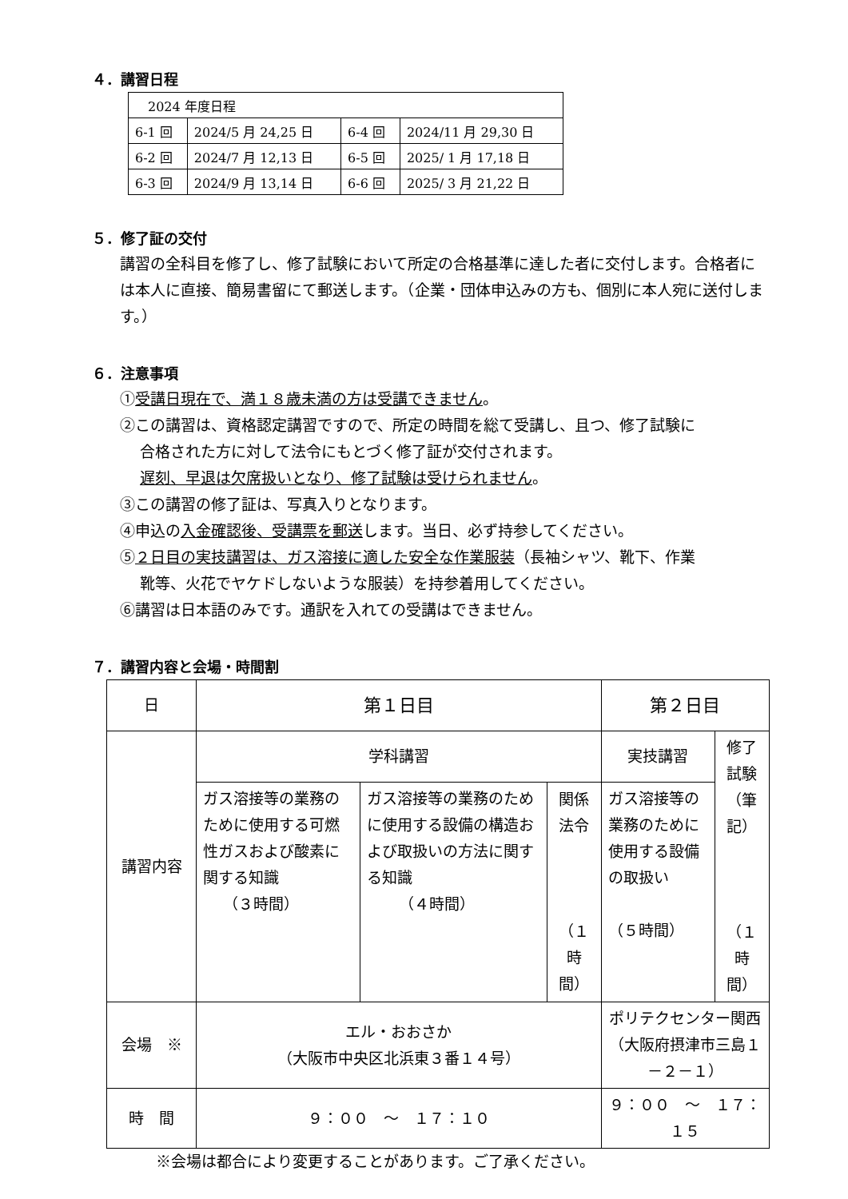４．講習日程
| 2024 年度日程 | | | |
| 6-1 回 | 2024/5 月 24,25 日 | 6-4 回 | 2024/11 月 29,30 日 |
| 6-2 回 | 2024/7 月 12,13 日 | 6-5 回 | 2025/ 1 月 17,18 日 |
| 6-3 回 | 2024/9 月 13,14 日 | 6-6 回 | 2025/ 3 月 21,22 日 |
５．修了証の交付
講習の全科目を修了し、修了試験において所定の合格基準に達した者に交付します。合格者には本人に直接、簡易書留にて郵送します。（企業・団体申込みの方も、個別に本人宛に送付します。）
６．注意事項
①受講日現在で、満１８歳未満の方は受講できません。
②この講習は、資格認定講習ですので、所定の時間を総て受講し、且つ、修了試験に
合格された方に対して法令にもとづく修了証が交付されます。
遅刻、早退は欠席扱いとなり、修了試験は受けられません。
③この講習の修了証は、写真入りとなります。
④申込の入金確認後、受講票を郵送します。当日、必ず持参してください。
⑤２日目の実技講習は、ガス溶接に適した安全な作業服装（長袖シャツ、靴下、作業
靴等、火花でヤケドしないような服装）を持参着用してください。
⑥講習は日本語のみです。通訳を入れての受講はできません。
７．講習内容と会場・時間割
| 日 | 第１日目 | | | 第２日目 | |
| 講習内容 | 学科講習 | | | 実技講習 | 修了試験 （筆記） （１時間） |
| | ガス溶接等の業務のために使用する可燃性ガスおよび酸素に関する知識 （３時間） | ガス溶接等の業務のために使用する設備の構造および取扱いの方法に関する知識 （４時間） | 関係法令 （１時間） | ガス溶接等の業務のために使用する設備の取扱い （５時間） | |
| 会場 ※ | エル・おおさか （大阪市中央区北浜東３番１４号） | | | ポリテクセンター関西 （大阪府摂津市三島１－２－１） | |
| 時 間 | ９：００ ～ １７：１０ | | | ９：００ ～ １７：１５ | |
※会場は都合により変更することがあります。ご了承ください。